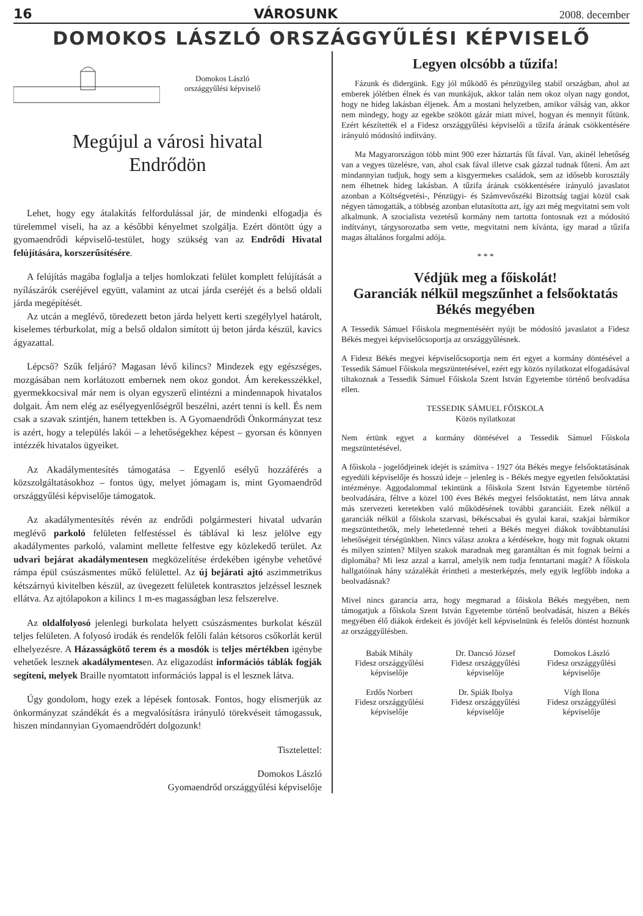16 VÁROSUNK 2008. december
DOMOKOS LÁSZLÓ ORSZÁGGYŰLÉSI KÉPVISELŐ
Domokos László
országgyűlési képviselő
Megújul a városi hivatal
Endrődön
Lehet, hogy egy átalakítás felfordulással jár, de mindenki elfogadja és türelemmel viseli, ha az a későbbi kényelmet szolgálja. Ezért döntött úgy a gyomaendrődi képviselő-testület, hogy szükség van az Endrődi Hivatal felújítására, korszerűsítésére.
A felújítás magába foglalja a teljes homlokzati felület komplett felújítását a nyílászárók cseréjével együtt, valamint az utcai járda cseréjét és a belső oldali járda megépítését.
Az utcán a meglévő, töredezett beton járda helyett kerti szegélylyel határolt, kiselemes térburkolat, míg a belső oldalon simított új beton járda készül, kavics ágyazattal.
Lépcső? Szűk feljáró? Magasan lévő kilincs? Mindezek egy egészséges, mozgásában nem korlátozott embernek nem okoz gondot. Ám kerekesszékkel, gyermekkocsival már nem is olyan egyszerű elintézni a mindennapok hivatalos dolgait. Ám nem elég az esélyegyenlőségről beszélni, azért tenni is kell. És nem csak a szavak szintjén, hanem tettekben is. A Gyomaendrődi Önkormányzat tesz is azért, hogy a település lakói – a lehetőségekhez képest – gyorsan és könnyen intézzék hivatalos ügyeiket.
Az Akadálymentesítés támogatása – Egyenlő esélyű hozzáférés a közszolgáltatásokhoz – fontos ügy, melyet jómagam is, mint Gyomaendrőd országgyűlési képviselője támogatok.
Az akadálymentesítés révén az endrődi polgármesteri hivatal udvarán meglévő parkoló felületen felfestéssel és táblával ki lesz jelölve egy akadálymentes parkoló, valamint mellette felfestve egy közlekedő terület. Az udvari bejárat akadálymentesen megközelítése érdekében igénybe vehetővé rámpa épül csúszásmentes műkő felülettel. Az új bejárati ajtó aszimmetrikus kétszárnyú kivitelben készül, az üvegezett felületek kontrasztos jelzéssel lesznek ellátva. Az ajtólapokon a kilincs 1 m-es magasságban lesz felszerelve.
Az oldalfolyosó jelenlegi burkolata helyett csúszásmentes burkolat készül teljes felületen. A folyosó irodák és rendelők felőli falán kétsoros csőkorlát kerül elhelyezésre. A Házasságkötő terem és a mosdók is teljes mértékben igénybe vehetőek lesznek akadálymentesen. Az eligazodást információs táblák fogják segíteni, melyek Braille nyomtatott információs lappal is el lesznek látva.
Úgy gondolom, hogy ezek a lépések fontosak. Fontos, hogy elismerjük az önkormányzat szándékát és a megvalósításra irányuló törekvéseit támogassuk, hiszen mindannyian Gyomaendrődért dolgozunk!
Tisztelettel:
Domokos László
Gyomaendrőd országgyűlési képviselője
Legyen olcsóbb a tűzifa!
Fázunk és didergünk. Egy jól működő és pénzügyileg stabil országban, ahol az emberek jólétben élnek és van munkájuk, akkor talán nem okoz olyan nagy gondot, hogy ne hideg lakásban éljenek. Ám a mostani helyzetben, amikor válság van, akkor nem mindegy, hogy az egekbe szökött gázár miatt mivel, hogyan és mennyit fűtünk. Ezért készítették el a Fidesz országgyűlési képviselői a tűzifa árának csökkentésére irányuló módosító indítvány.
Ma Magyarországon több mint 900 ezer háztartás fűt fával. Van, akinél lehetőség van a vegyes tüzelésre, van, ahol csak fával illetve csak gázzal tudnak fűteni. Ám azt mindannyian tudjuk, hogy sem a kisgyermekes családok, sem az idősebb korosztály nem élhetnek hideg lakásban. A tűzifa árának csökkentésére irányuló javaslatot azonban a Költségvetési-, Pénzügyi- és Számvevőszéki Bizottság tagjai közül csak négyen támogatták, a többség azonban elutasította azt, így azt még megvitatni sem volt alkalmunk. A szocialista vezetésű kormány nem tartotta fontosnak ezt a módosító indítványt, tárgysorozatba sem vette, megvitatni nem kívánta, így marad a tűzifa magas általános forgalmi adója.
* * *
Védjük meg a főiskolát!
Garanciák nélkül megszűnhet a felsőoktatás Békés megyében
A Tessedik Sámuel Főiskola megmentéséért nyújt be módosító javaslatot a Fidesz Békés megyei képviselőcsoportja az országgyűlésnek.
A Fidesz Békés megyei képviselőcsoportja nem ért egyet a kormány döntésével a Tessedik Sámuel Főiskola megszüntetésével, ezért egy közös nyilatkozat elfogadásával tiltakoznak a Tessedik Sámuel Főiskola Szent István Egyetembe történő beolvadása ellen.
TESSEDIK SÁMUEL FŐISKOLA
Közös nyilatkozat
Nem értünk egyet a kormány döntésével a Tessedik Sámuel Főiskola megszüntetésével.
A főiskola - jogelődjeinek idejét is számítva - 1927 óta Békés megye felsőoktatásának egyedüli képviselője és hosszú ideje – jelenleg is - Békés megye egyetlen felsőoktatási intézménye. Aggodalommal tekintünk a főiskola Szent István Egyetembe történő beolvadására, féltve a közel 100 éves Békés megyei felsőoktatást, nem látva annak más szervezeti keretekben való működésének további garanciáit. Ezek nélkül a garanciák nélkül a főiskola szarvasi, békéscsabai és gyulai karai, szakjai bármikor megszüntethetők, mely lehetetlenné teheti a Békés megyei diákok továbbtanulási lehetőségeit térségünkben. Nincs válasz azokra a kérdésekre, hogy mit fognak oktatni és milyen szinten? Milyen szakok maradnak meg garantáltan és mit fognak beírni a diplomába? Mi lesz azzal a karral, amelyik nem tudja fenntartani magát? A főiskola hallgatóinak hány százalékát érintheti a mesterképzés, mely egyik legfőbb indoka a beolvadásnak?
Mivel nincs garancia arra, hogy megmarad a főiskola Békés megyében, nem támogatjuk a főiskola Szent István Egyetembe történő beolvadását, hiszen a Békés megyében élő diákok érdekeit és jövőjét kell képviselnünk és felelős döntést hoznunk az országgyűlésben.
Babák Mihály
Fidesz országgyűlési
képviselője
Dr. Dancsó József
Fidesz országgyűlési
képviselője
Domokos László
Fidesz országgyűlési
képviselője
Erdős Norbert
Fidesz országgyűlési
képviselője
Dr. Spiák Ibolya
Fidesz országgyűlési
képviselője
Vígh Ilona
Fidesz országgyűlési
képviselője